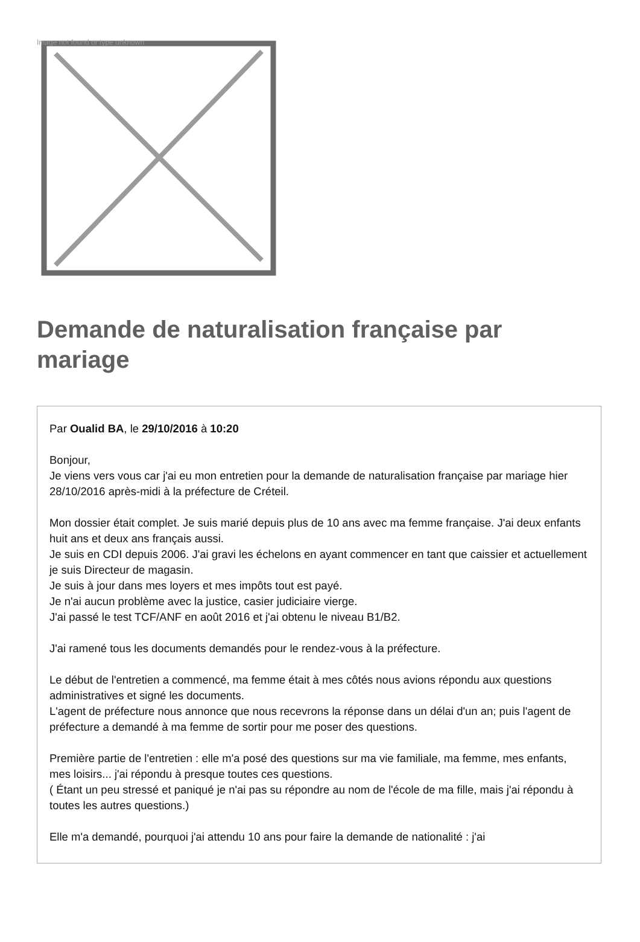Image not found or type unknown
Demande de naturalisation française par mariage
Par Oualid BA, le 29/10/2016 à 10:20
Bonjour,
Je viens vers vous car j'ai eu mon entretien pour la demande de naturalisation française par mariage hier 28/10/2016 après-midi à la préfecture de Créteil.
Mon dossier était complet. Je suis marié depuis plus de 10 ans avec ma femme française. J'ai deux enfants huit ans et deux ans français aussi.
Je suis en CDI depuis 2006. J'ai gravi les échelons en ayant commencer en tant que caissier et actuellement je suis Directeur de magasin.
Je suis à jour dans mes loyers et mes impôts tout est payé.
Je n'ai aucun problème avec la justice, casier judiciaire vierge.
J'ai passé le test TCF/ANF en août 2016 et j'ai obtenu le niveau B1/B2.
J'ai ramené tous les documents demandés pour le rendez-vous à la préfecture.
Le début de l'entretien a commencé, ma femme était à mes côtés nous avions répondu aux questions administratives et signé les documents.
L'agent de préfecture nous annonce que nous recevrons la réponse dans un délai d'un an; puis l'agent de préfecture a demandé à ma femme de sortir pour me poser des questions.
Première partie de l'entretien : elle m'a posé des questions sur ma vie familiale, ma femme, mes enfants, mes loisirs... j'ai répondu à presque toutes ces questions.
( Étant un peu stressé et paniqué je n'ai pas su répondre au nom de l'école de ma fille, mais j'ai répondu à toutes les autres questions.)
Elle m'a demandé, pourquoi j'ai attendu 10 ans pour faire la demande de nationalité : j'ai